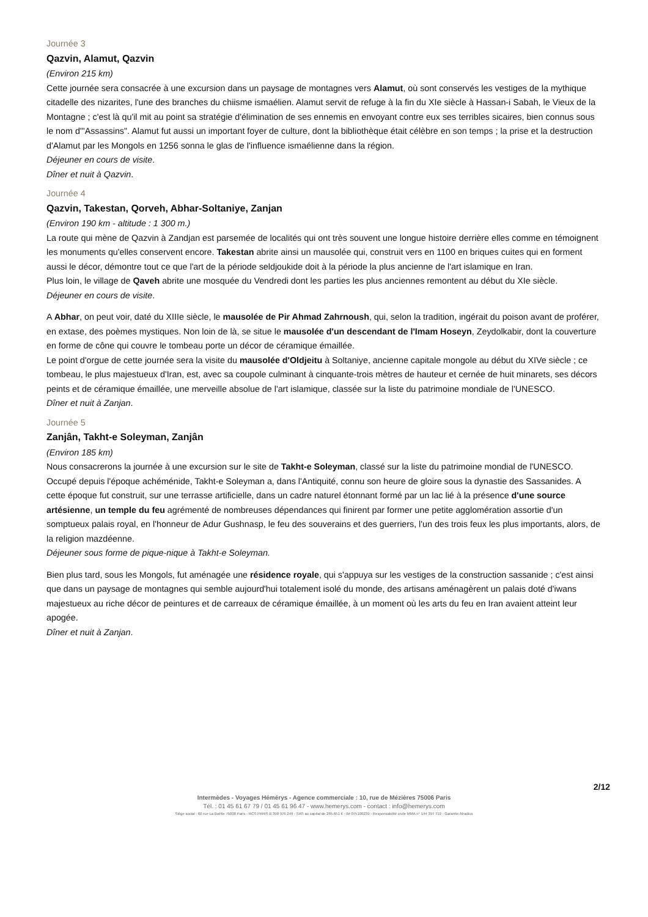Journée 3
Qazvin, Alamut, Qazvin
(Environ 215 km)
Cette journée sera consacrée à une excursion dans un paysage de montagnes vers Alamut, où sont conservés les vestiges de la mythique citadelle des nizarites, l'une des branches du chiisme ismaélien. Alamut servit de refuge à la fin du XIe siècle à Hassan-i Sabah, le Vieux de la Montagne ; c'est là qu'il mit au point sa stratégie d'élimination de ses ennemis en envoyant contre eux ses terribles sicaires, bien connus sous le nom d'"Assassins". Alamut fut aussi un important foyer de culture, dont la bibliothèque était célèbre en son temps ; la prise et la destruction d'Alamut par les Mongols en 1256 sonna le glas de l'influence ismaélienne dans la région.
Déjeuner en cours de visite.
Dîner et nuit à Qazvin.
Journée 4
Qazvin, Takestan, Qorveh, Abhar-Soltaniye, Zanjan
(Environ 190 km - altitude : 1 300 m.)
La route qui mène de Qazvin à Zandjan est parsemée de localités qui ont très souvent une longue histoire derrière elles comme en témoignent les monuments qu'elles conservent encore. Takestan abrite ainsi un mausolée qui, construit vers en 1100 en briques cuites qui en forment aussi le décor, démontre tout ce que l'art de la période seldjoukide doit à la période la plus ancienne de l'art islamique en Iran.
Plus loin, le village de Qaveh abrite une mosquée du Vendredi dont les parties les plus anciennes remontent au début du XIe siècle.
Déjeuner en cours de visite.
A Abhar, on peut voir, daté du XIIIe siècle, le mausolée de Pir Ahmad Zahrnoush, qui, selon la tradition, ingérait du poison avant de proférer, en extase, des poèmes mystiques. Non loin de là, se situe le mausolée d'un descendant de l'Imam Hoseyn, Zeydolkabir, dont la couverture en forme de cône qui couvre le tombeau porte un décor de céramique émaillée.
Le point d'orgue de cette journée sera la visite du mausolée d'Oldjeitu à Soltaniye, ancienne capitale mongole au début du XIVe siècle ; ce tombeau, le plus majestueux d'Iran, est, avec sa coupole culminant à cinquante-trois mètres de hauteur et cernée de huit minarets, ses décors peints et de céramique émaillée, une merveille absolue de l'art islamique, classée sur la liste du patrimoine mondiale de l'UNESCO.
Dîner et nuit à Zanjan.
Journée 5
Zanjân, Takht-e Soleyman, Zanjân
(Environ 185 km)
Nous consacrerons la journée à une excursion sur le site de Takht-e Soleyman, classé sur la liste du patrimoine mondial de l'UNESCO. Occupé depuis l'époque achéménide, Takht-e Soleyman a, dans l'Antiquité, connu son heure de gloire sous la dynastie des Sassanides. A cette époque fut construit, sur une terrasse artificielle, dans un cadre naturel étonnant formé par un lac lié à la présence d'une source artésienne, un temple du feu agrémenté de nombreuses dépendances qui finirent par former une petite agglomération assortie d'un somptueux palais royal, en l'honneur de Adur Gushnasp, le feu des souverains et des guerriers, l'un des trois feux les plus importants, alors, de la religion mazdéenne.
Déjeuner sous forme de pique-nique à Takht-e Soleyman.
Bien plus tard, sous les Mongols, fut aménagée une résidence royale, qui s'appuya sur les vestiges de la construction sassanide ; c'est ainsi que dans un paysage de montagnes qui semble aujourd'hui totalement isolé du monde, des artisans aménagèrent un palais doté d'iwans majestueux au riche décor de peintures et de carreaux de céramique émaillée, à un moment où les arts du feu en Iran avaient atteint leur apogée.
Dîner et nuit à Zanjan.
2/12
Intermèdes - Voyages Hémérys - Agence commerciale : 10, rue de Mézières 75006 Paris
Tél. : 01 45 61 67 79 / 01 45 61 96 47 - www.hemerys.com - contact : info@hemerys.com
Siège social : 60 rue La Boétie 75008 Paris - RCS PARIS B 390 976 249 - SAS au capital de 285.651 € - IM 075100239 - Responsabilité civile MMA n° 144 397 719 - Garantie Atradius